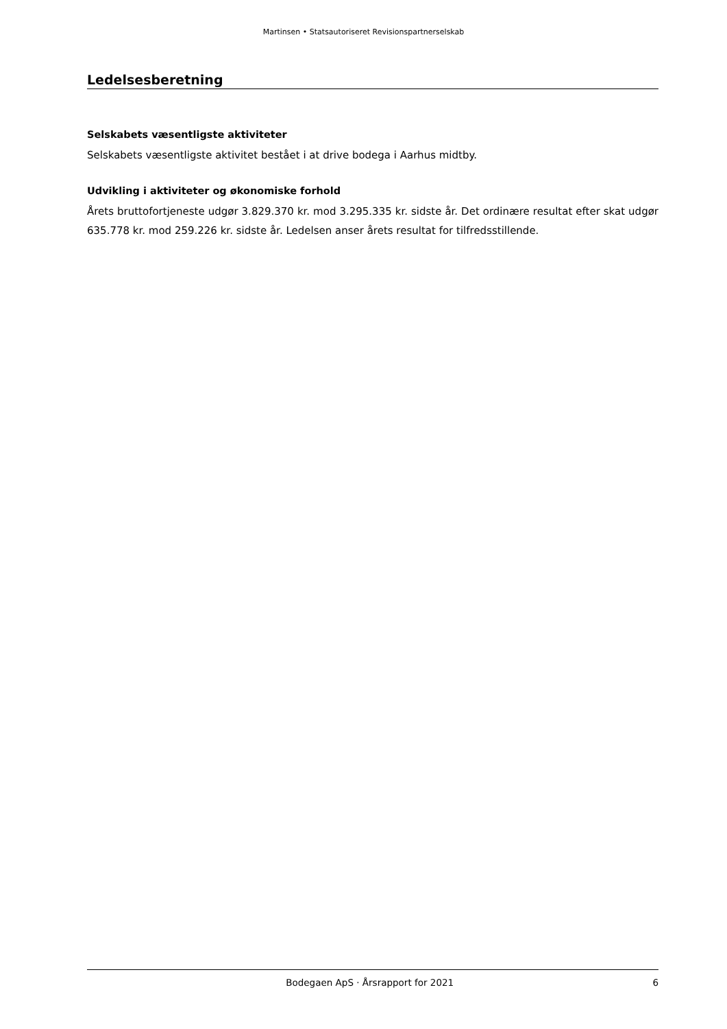Martinsen • Statsautoriseret Revisionspartnerselskab
Ledelsesberetning
Selskabets væsentligste aktiviteter
Selskabets væsentligste aktivitet bestået i at drive bodega i Aarhus midtby.
Udvikling i aktiviteter og økonomiske forhold
Årets bruttofortjeneste udgør 3.829.370 kr. mod 3.295.335 kr. sidste år. Det ordinære resultat efter skat udgør 635.778 kr. mod 259.226 kr. sidste år. Ledelsen anser årets resultat for tilfredsstillende.
Bodegaen ApS · Årsrapport for 2021 6